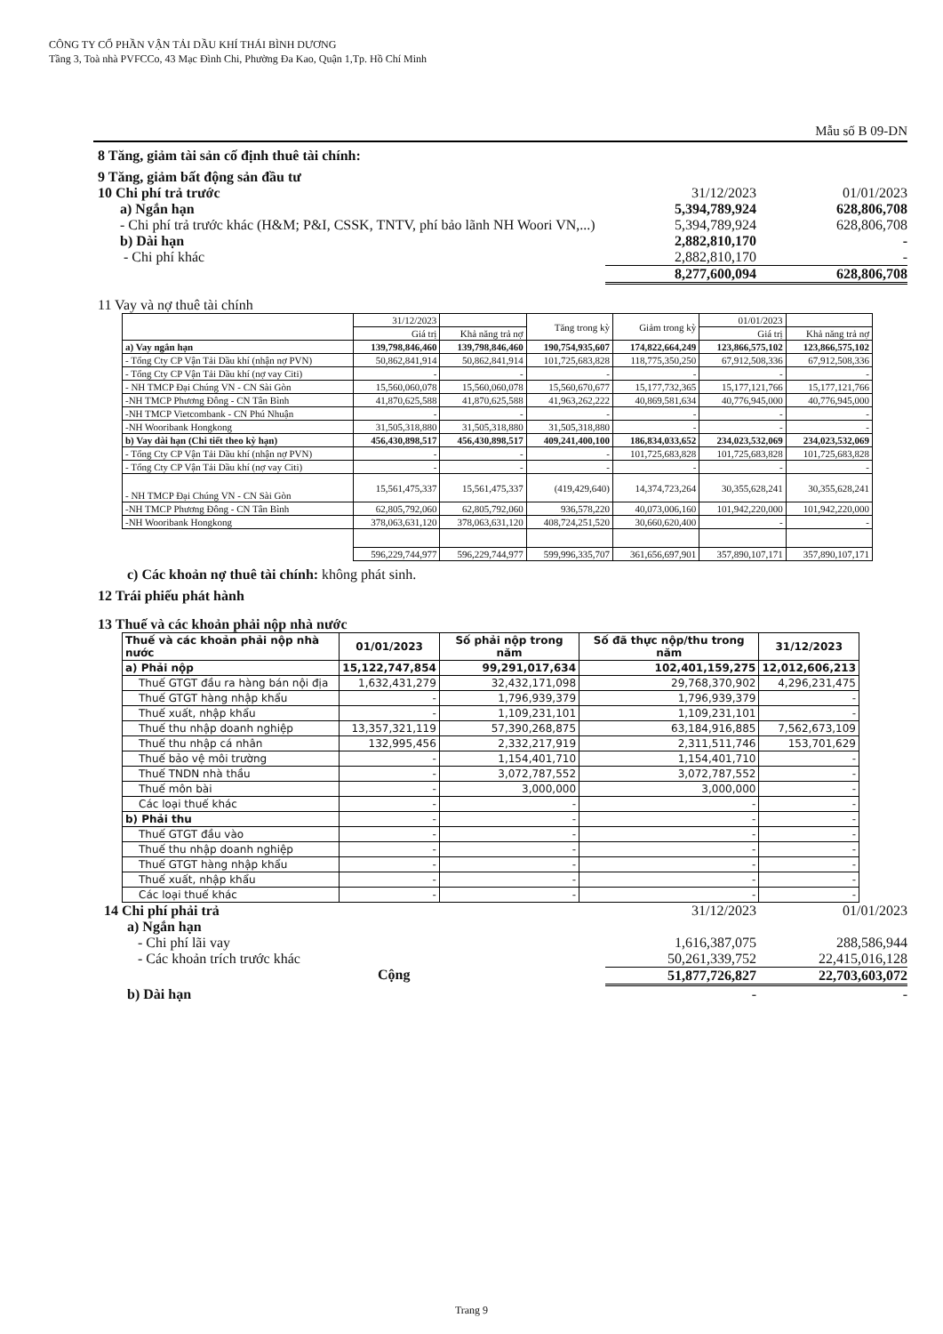CÔNG TY CỔ PHẦN VẬN TẢI DẦU KHÍ THÁI BÌNH DƯƠNG
Tầng 3, Toà nhà PVFCCo, 43 Mạc Đình Chi, Phường Đa Kao, Quận 1,Tp. Hồ Chí Minh
Mẫu số B 09-DN
8 Tăng, giảm tài sản cố định thuê tài chính:
9 Tăng, giảm bất động sản đầu tư
10 Chi phí trả trước 31/12/2023 01/01/2023
a) Ngắn hạn 5,394,789,924 628,806,708
- Chi phí trả trước khác (H&M; P&I, CSSK, TNTV, phí bảo lãnh NH Woori VN,...) 5,394,789,924 628,806,708
b) Dài hạn 2,882,810,170 -
- Chi phí khác 2,882,810,170 -
8,277,600,094 628,806,708
11 Vay và nợ thuê tài chính
| | 31/12/2023 | | Tăng trong kỳ | Giảm trong kỳ | 01/01/2023 | |
| --- | --- | --- | --- | --- | --- | --- |
| | Giá trị | Khả năng trả nợ | | | Giá trị | Khả năng trả nợ |
| a) Vay ngắn hạn | 139,798,846,460 | 139,798,846,460 | 190,754,935,607 | 174,822,664,249 | 123,866,575,102 | 123,866,575,102 |
| - Tổng Cty CP Vận Tải Dầu khí (nhận nợ PVN) | 50,862,841,914 | 50,862,841,914 | 101,725,683,828 | 118,775,350,250 | 67,912,508,336 | 67,912,508,336 |
| - Tổng Cty CP Vận Tải Dầu khí (nợ vay Citi) | - | - | - | - | - | - |
| - NH TMCP Đại Chúng VN - CN Sài Gòn | 15,560,060,078 | 15,560,060,078 | 15,560,670,677 | 15,177,732,365 | 15,177,121,766 | 15,177,121,766 |
| -NH TMCP Phương Đông - CN Tân Bình | 41,870,625,588 | 41,870,625,588 | 41,963,262,222 | 40,869,581,634 | 40,776,945,000 | 40,776,945,000 |
| -NH TMCP Vietcombank - CN Phú Nhuận | - | - | - | - | - | - |
| -NH Wooribank Hongkong | 31,505,318,880 | 31,505,318,880 | 31,505,318,880 | - | - | - |
| b) Vay dài hạn (Chi tiết theo kỳ hạn) | 456,430,898,517 | 456,430,898,517 | 409,241,400,100 | 186,834,033,652 | 234,023,532,069 | 234,023,532,069 |
| - Tổng Cty CP Vận Tải Dầu khí (nhận nợ PVN) | - | - | - | 101,725,683,828 | 101,725,683,828 | 101,725,683,828 |
| - Tổng Cty CP Vận Tải Dầu khí (nợ vay Citi) | - | - | - | - | - | - |
| - NH TMCP Đại Chúng VN - CN Sài Gòn | 15,561,475,337 | 15,561,475,337 | (419,429,640) | 14,374,723,264 | 30,355,628,241 | 30,355,628,241 |
| -NH TMCP Phương Đông - CN Tân Bình | 62,805,792,060 | 62,805,792,060 | 936,578,220 | 40,073,006,160 | 101,942,220,000 | 101,942,220,000 |
| -NH Wooribank Hongkong | 378,063,631,120 | 378,063,631,120 | 408,724,251,520 | 30,660,620,400 | - | - |
| | 596,229,744,977 | 596,229,744,977 | 599,996,335,707 | 361,656,697,901 | 357,890,107,171 | 357,890,107,171 |
c) Các khoản nợ thuê tài chính: không phát sinh.
12 Trái phiếu phát hành
13 Thuế và các khoản phải nộp nhà nước
| Thuế và các khoản phải nộp nhà nước | 01/01/2023 | Số phải nộp trong năm | Số đã thực nộp/thu trong năm | 31/12/2023 |
| --- | --- | --- | --- | --- |
| a) Phải nộp | 15,122,747,854 | 99,291,017,634 | 102,401,159,275 | 12,012,606,213 |
| Thuế GTGT đầu ra hàng bán nội địa | 1,632,431,279 | 32,432,171,098 | 29,768,370,902 | 4,296,231,475 |
| Thuế GTGT hàng nhập khẩu | - | 1,796,939,379 | 1,796,939,379 | - |
| Thuế xuất, nhập khẩu | - | 1,109,231,101 | 1,109,231,101 | - |
| Thuế thu nhập doanh nghiệp | 13,357,321,119 | 57,390,268,875 | 63,184,916,885 | 7,562,673,109 |
| Thuế thu nhập cá nhân | 132,995,456 | 2,332,217,919 | 2,311,511,746 | 153,701,629 |
| Thuế bảo vệ môi trường | - | 1,154,401,710 | 1,154,401,710 | - |
| Thuế TNDN nhà thầu | - | 3,072,787,552 | 3,072,787,552 | - |
| Thuế môn bài | - | 3,000,000 | 3,000,000 | - |
| Các loại thuế khác | - | - | - | - |
| b) Phải thu | - | - | - | - |
| Thuế GTGT đầu vào | - | - | - | - |
| Thuế thu nhập doanh nghiệp | - | - | - | - |
| Thuế GTGT hàng nhập khẩu | - | - | - | - |
| Thuế xuất, nhập khẩu | - | - | - | - |
| Các loại thuế khác | - | - | - | - |
14 Chi phí phải trả 31/12/2023 01/01/2023
a) Ngắn hạn
- Chi phí lãi vay 1,616,387,075 288,586,944
- Các khoản trích trước khác 50,261,339,752 22,415,016,128
Cộng 51,877,726,827 22,703,603,072
b) Dài hạn - -
Trang 9